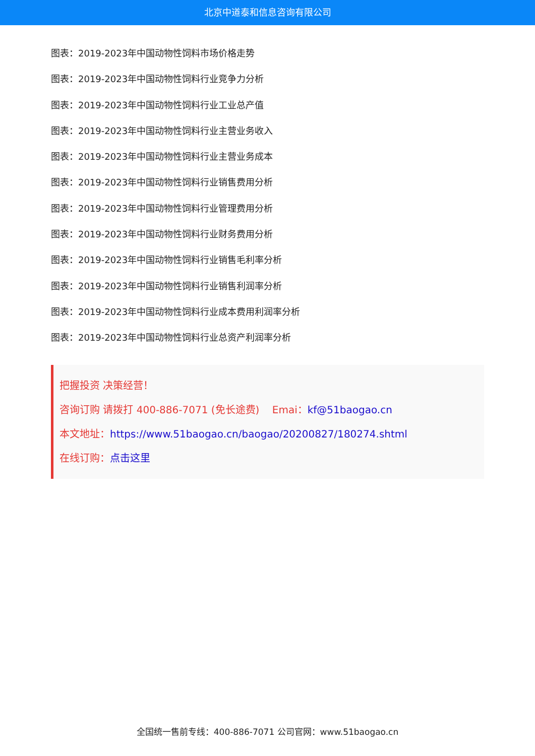北京中道泰和信息咨询有限公司
图表：2019-2023年中国动物性饲料市场价格走势
图表：2019-2023年中国动物性饲料行业竞争力分析
图表：2019-2023年中国动物性饲料行业工业总产值
图表：2019-2023年中国动物性饲料行业主营业务收入
图表：2019-2023年中国动物性饲料行业主营业务成本
图表：2019-2023年中国动物性饲料行业销售费用分析
图表：2019-2023年中国动物性饲料行业管理费用分析
图表：2019-2023年中国动物性饲料行业财务费用分析
图表：2019-2023年中国动物性饲料行业销售毛利率分析
图表：2019-2023年中国动物性饲料行业销售利润率分析
图表：2019-2023年中国动物性饲料行业成本费用利润率分析
图表：2019-2023年中国动物性饲料行业总资产利润率分析
把握投资 决策经营！
咨询订购 请拨打 400-886-7071 (免长途费) Emai：kf@51baogao.cn
本文地址：https://www.51baogao.cn/baogao/20200827/180274.shtml
在线订购：点击这里
全国统一售前专线：400-886-7071 公司官网：www.51baogao.cn